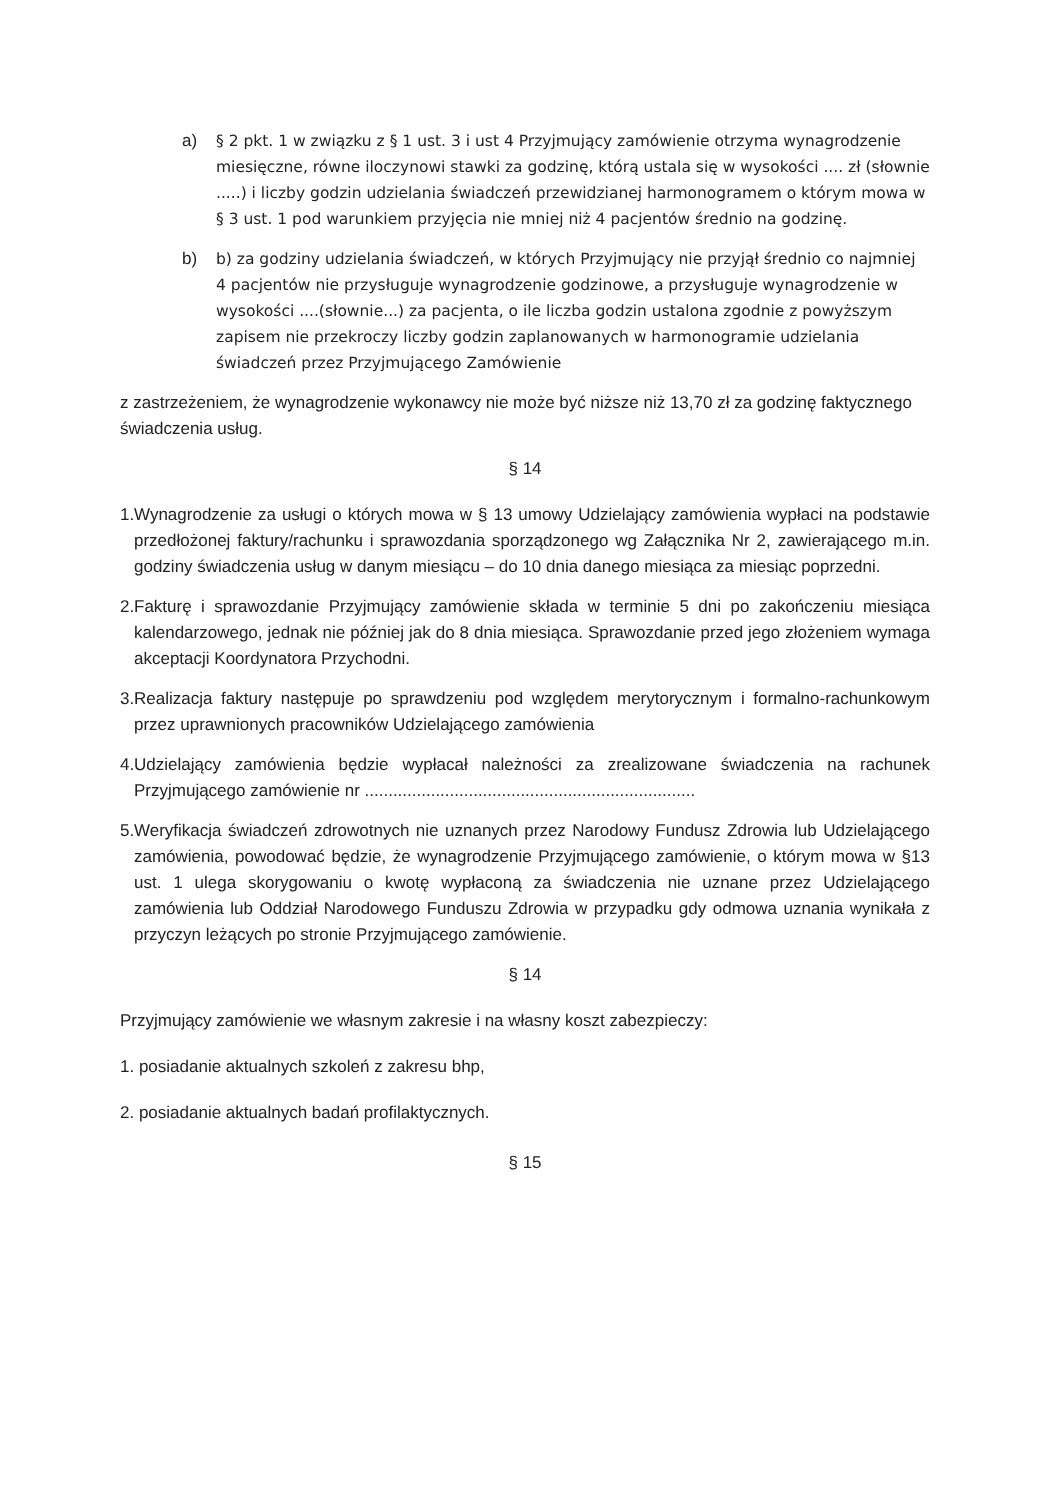a) § 2 pkt. 1 w związku z § 1 ust. 3 i ust 4 Przyjmujący zamówienie otrzyma wynagrodzenie miesięczne, równe iloczynowi stawki za godzinę, którą ustala się w wysokości .... zł (słownie .....) i liczby godzin udzielania świadczeń przewidzianej harmonogramem o którym mowa w § 3 ust. 1 pod warunkiem przyjęcia nie mniej niż 4 pacjentów średnio na godzinę.
b) b) za godziny udzielania świadczeń, w których Przyjmujący nie przyjął średnio co najmniej 4 pacjentów nie przysługuje wynagrodzenie godzinowe, a przysługuje wynagrodzenie w wysokości ....(słownie...) za pacjenta, o ile liczba godzin ustalona zgodnie z powyższym zapisem nie przekroczy liczby godzin zaplanowanych w harmonogramie udzielania świadczeń przez Przyjmującego Zamówienie
z zastrzeżeniem, że wynagrodzenie wykonawcy nie może być niższe niż 13,70 zł za godzinę faktycznego świadczenia usług.
§ 14
1.
Wynagrodzenie za usługi o których mowa w § 13 umowy Udzielający zamówienia wypłaci na podstawie przedłożonej faktury/rachunku i sprawozdania sporządzonego wg Załącznika Nr 2, zawierającego m.in. godziny świadczenia usług w danym miesiącu – do 10 dnia danego miesiąca za miesiąc poprzedni.
2.
Fakturę i sprawozdanie Przyjmujący zamówienie składa w terminie 5 dni po zakończeniu miesiąca kalendarzowego, jednak nie później jak do 8 dnia miesiąca. Sprawozdanie przed jego złożeniem wymaga akceptacji Koordynatora Przychodni.
3.
Realizacja faktury następuje po sprawdzeniu pod względem merytorycznym i formalno-rachunkowym przez uprawnionych pracowników Udzielającego zamówienia
4.
Udzielający zamówienia będzie wypłacał należności za zrealizowane świadczenia na rachunek Przyjmującego zamówienie nr ......................................................................
5.
Weryfikacja świadczeń zdrowotnych nie uznanych przez Narodowy Fundusz Zdrowia lub Udzielającego zamówienia, powodować będzie, że wynagrodzenie Przyjmującego zamówienie, o którym mowa w §13 ust. 1 ulega skorygowaniu o kwotę wypłaconą za świadczenia nie uznane przez Udzielającego zamówienia lub Oddział Narodowego Funduszu Zdrowia w przypadku gdy odmowa uznania wynikała z przyczyn leżących po stronie Przyjmującego zamówienie.
§ 14
Przyjmujący zamówienie we własnym zakresie i na własny koszt zabezpieczy:
1. posiadanie aktualnych szkoleń z zakresu bhp,
2. posiadanie aktualnych badań profilaktycznych.
§ 15